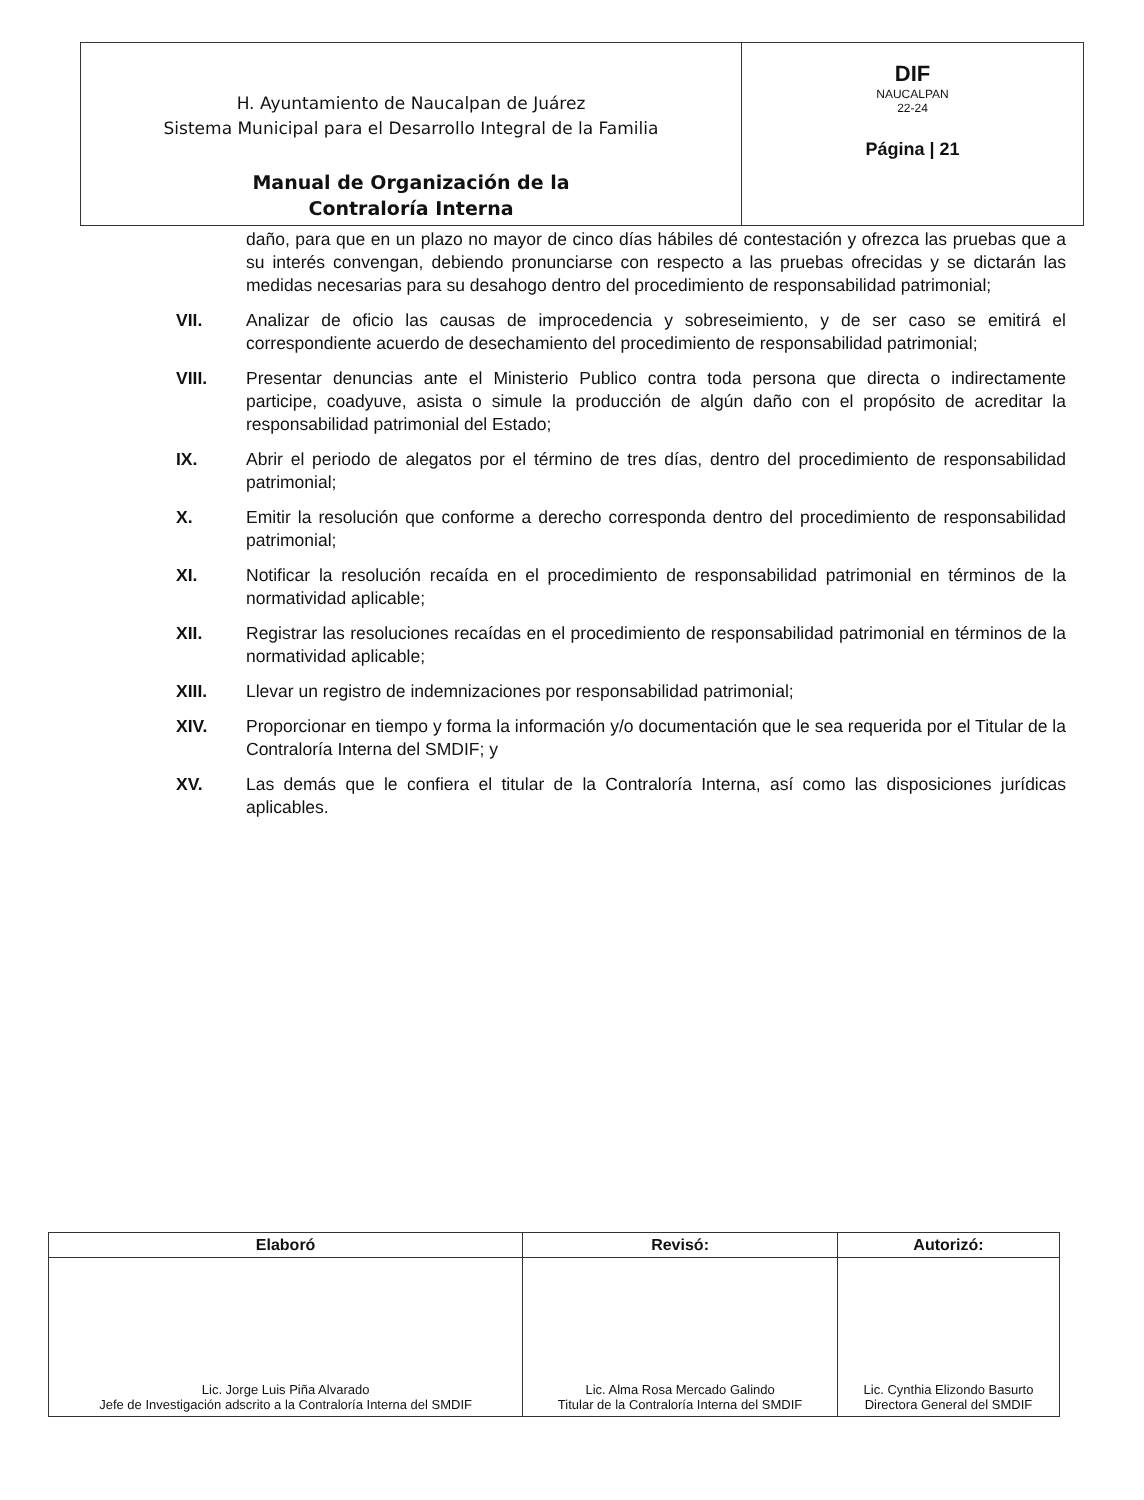H. Ayuntamiento de Naucalpan de Juárez
Sistema Municipal para el Desarrollo Integral de la Familia
Manual de Organización de la
Contraloría Interna
DIF
NAUCALPAN
22-24
Página | 21
daño, para que en un plazo no mayor de cinco días hábiles dé contestación y ofrezca las pruebas que a su interés convengan, debiendo pronunciarse con respecto a las pruebas ofrecidas y se dictarán las medidas necesarias para su desahogo dentro del procedimiento de responsabilidad patrimonial;
VII. Analizar de oficio las causas de improcedencia y sobreseimiento, y de ser caso se emitirá el correspondiente acuerdo de desechamiento del procedimiento de responsabilidad patrimonial;
VIII. Presentar denuncias ante el Ministerio Publico contra toda persona que directa o indirectamente participe, coadyuve, asista o simule la producción de algún daño con el propósito de acreditar la responsabilidad patrimonial del Estado;
IX. Abrir el periodo de alegatos por el término de tres días, dentro del procedimiento de responsabilidad patrimonial;
X. Emitir la resolución que conforme a derecho corresponda dentro del procedimiento de responsabilidad patrimonial;
XI. Notificar la resolución recaída en el procedimiento de responsabilidad patrimonial en términos de la normatividad aplicable;
XII. Registrar las resoluciones recaídas en el procedimiento de responsabilidad patrimonial en términos de la normatividad aplicable;
XIII. Llevar un registro de indemnizaciones por responsabilidad patrimonial;
XIV. Proporcionar en tiempo y forma la información y/o documentación que le sea requerida por el Titular de la Contraloría Interna del SMDIF; y
XV. Las demás que le confiera el titular de la Contraloría Interna, así como las disposiciones jurídicas aplicables.
| Elaboró | Revisó: | Autorizó: |
| --- | --- | --- |
| Lic. Jorge Luis Piña Alvarado Jefe de Investigación adscrito a la Contraloría Interna del SMDIF | Lic. Alma Rosa Mercado Galindo Titular de la Contraloría Interna del SMDIF | Lic. Cynthia Elizondo Basurto Directora General del SMDIF |